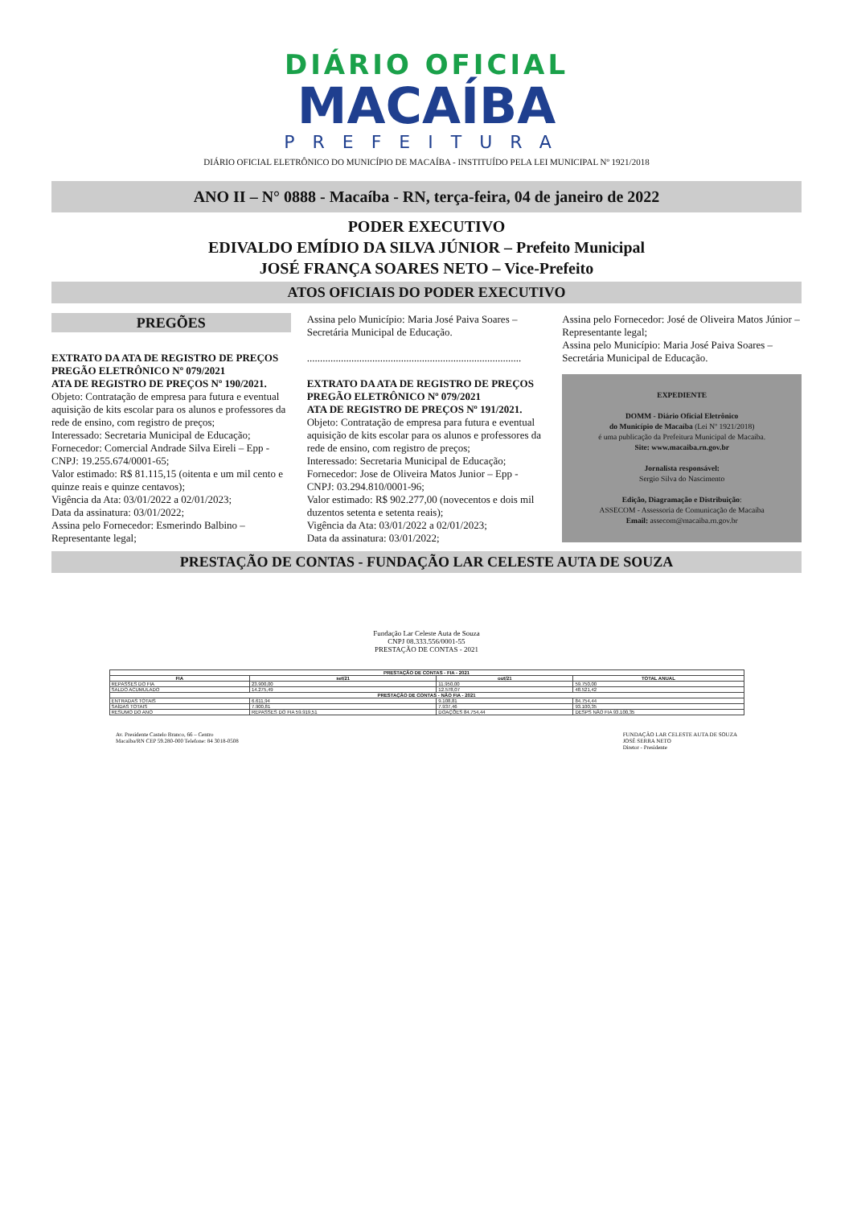DIÁRIO OFICIAL
MACAÍBA
PREFEITURA
DIÁRIO OFICIAL ELETRÔNICO DO MUNICÍPIO DE MACAÍBA - INSTITUÍDO PELA LEI MUNICIPAL Nº 1921/2018
ANO II – N° 0888 - Macaíba - RN, terça-feira, 04 de janeiro de 2022
PODER EXECUTIVO
EDIVALDO EMÍDIO DA SILVA JÚNIOR – Prefeito Municipal
JOSÉ FRANÇA SOARES NETO – Vice-Prefeito
ATOS OFICIAIS DO PODER EXECUTIVO
PREGÕES
EXTRATO DA ATA DE REGISTRO DE PREÇOS
PREGÃO ELETRÔNICO Nº 079/2021
ATA DE REGISTRO DE PREÇOS Nº 190/2021.
Objeto: Contratação de empresa para futura e eventual aquisição de kits escolar para os alunos e professores da rede de ensino, com registro de preços;
Interessado: Secretaria Municipal de Educação;
Fornecedor: Comercial Andrade Silva Eireli – Epp - CNPJ: 19.255.674/0001-65;
Valor estimado: R$ 81.115,15 (oitenta e um mil cento e quinze reais e quinze centavos);
Vigência da Ata: 03/01/2022 a 02/01/2023;
Data da assinatura: 03/01/2022;
Assina pelo Fornecedor: Esmerindo Balbino – Representante legal;
Assina pelo Município: Maria José Paiva Soares – Secretária Municipal de Educação.
..................................................................................
EXTRATO DA ATA DE REGISTRO DE PREÇOS
PREGÃO ELETRÔNICO Nº 079/2021
ATA DE REGISTRO DE PREÇOS Nº 191/2021.
Objeto: Contratação de empresa para futura e eventual aquisição de kits escolar para os alunos e professores da rede de ensino, com registro de preços;
Interessado: Secretaria Municipal de Educação;
Fornecedor: Jose de Oliveira Matos Junior – Epp - CNPJ: 03.294.810/0001-96;
Valor estimado: R$ 902.277,00 (novecentos e dois mil duzentos setenta e setenta reais);
Vigência da Ata: 03/01/2022 a 02/01/2023;
Data da assinatura: 03/01/2022;
Assina pelo Fornecedor: José de Oliveira Matos Júnior – Representante legal;
Assina pelo Município: Maria José Paiva Soares – Secretária Municipal de Educação.
EXPEDIENTE
DOMM - Diário Oficial Eletrônico
do Município de Macaíba (Lei Nº 1921/2018)
é uma publicação da Prefeitura Municipal de Macaíba.
Site: www.macaiba.rn.gov.br
Jornalista responsável:
Sergio Silva do Nascimento
Edição, Diagramação e Distribuição:
ASSECOM - Assessoria de Comunicação de Macaíba
Email: assecom@macaiba.rn.gov.br
PRESTAÇÃO DE CONTAS - FUNDAÇÃO LAR CELESTE AUTA DE SOUZA
Fundação Lar Celeste Auta de Souza
CNPJ 08.333.556/0001-55
PRESTAÇÃO DE CONTAS - 2021
| PRESTAÇÃO DE CONTAS - FIA - 2021 | | | |
| --- | --- | --- | --- |
| FIA | set/21 | out/21 | TOTAL ANUAL |
| REPASSES DO FIA | 23.900,00 | 11.950,00 | 59.750,00 |
| SALDO ACUMULADO | 14.275,49 | 12.578,07 | 48.521,42 |
| PRESTAÇÃO DE CONTAS - NÃO FIA - 2021 | | | |
| ENTRADAS TOTAIS | 6.611,94 | 9.108,81 | 84.754,44 |
| SAÍDAS TOTAIS | 7.900,81 | 7.937,46 | 93.100,35 |
| RESUMO DO ANO | REPASSES DO FIA 59.919,51 | DOAÇÕES 84.754,44 | DESPS NÃO FIA 93.100,35 |
Av. Presidente Castelo Branco, 66 – Centro
Macaíba/RN CEP 59.280-000 Telefone: 84 3018-0508
FUNDAÇÃO LAR CELESTE AUTA DE SOUZA
JOSÉ SERRA NETO
Diretor - Presidente